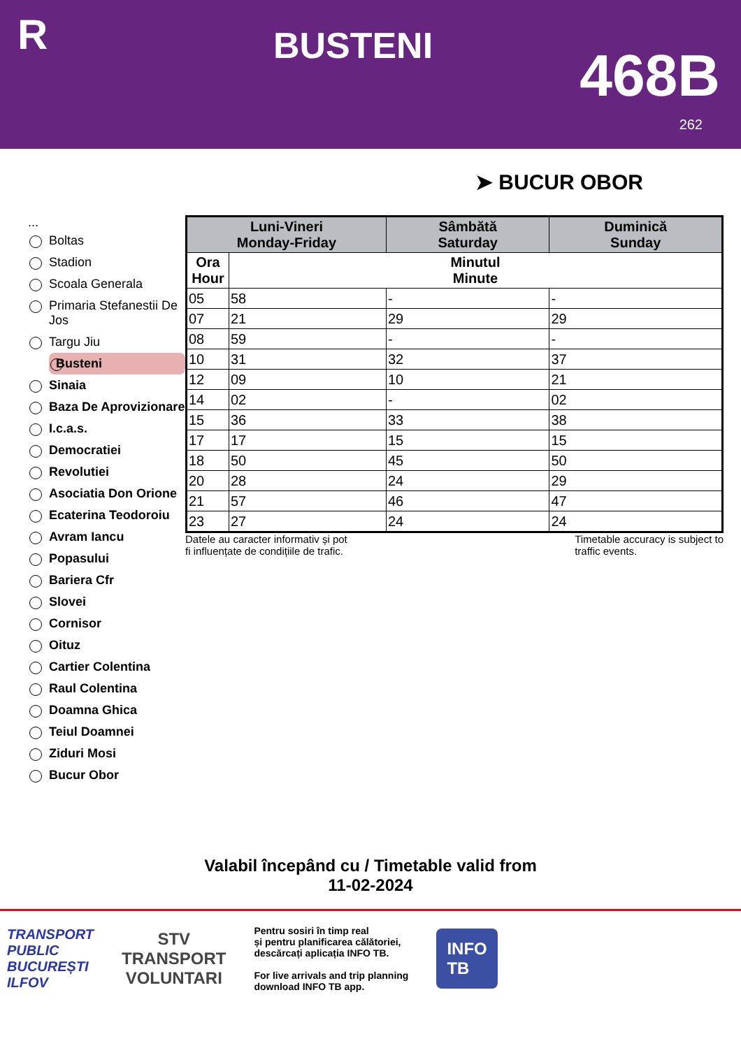R
BUSTENI
468B
262
➤ BUCUR OBOR
...
Boltas
Stadion
Scoala Generala
Primaria Stefanestii De Jos
Targu Jiu
Busteni
Sinaia
Baza De Aprovizionare
I.c.a.s.
Democratiei
Revolutiei
Asociatia Don Orione
Ecaterina Teodoroiu
Avram Iancu
Popasului
Bariera Cfr
Slovei
Cornisor
Oituz
Cartier Colentina
Raul Colentina
Doamna Ghica
Teiul Doamnei
Ziduri Mosi
Bucur Obor
| Luni-Vineri Monday-Friday | | Sâmbătă Saturday | Duminică Sunday |
| --- | --- | --- | --- |
| Ora Hour | Minutul Minute | | |
| 05 | 58 | - | - |
| 07 | 21 | 29 | 29 |
| 08 | 59 | - | - |
| 10 | 31 | 32 | 37 |
| 12 | 09 | 10 | 21 |
| 14 | 02 | - | 02 |
| 15 | 36 | 33 | 38 |
| 17 | 17 | 15 | 15 |
| 18 | 50 | 45 | 50 |
| 20 | 28 | 24 | 29 |
| 21 | 57 | 46 | 47 |
| 23 | 27 | 24 | 24 |
Datele au caracter informativ și pot
fi influențate de condițiile de trafic. Timetable accuracy is subject to
traffic events.
Valabil începând cu / Timetable valid from
11-02-2024
TRANSPORT
PUBLIC
BUCUREȘTI
ILFOV
STV
TRANSPORT
VOLUNTARI
Pentru sosiri în timp real
și pentru planificarea călătoriei,
descărcați aplicația INFO TB.
For live arrivals and trip planning
download INFO TB app.
INFO
TB